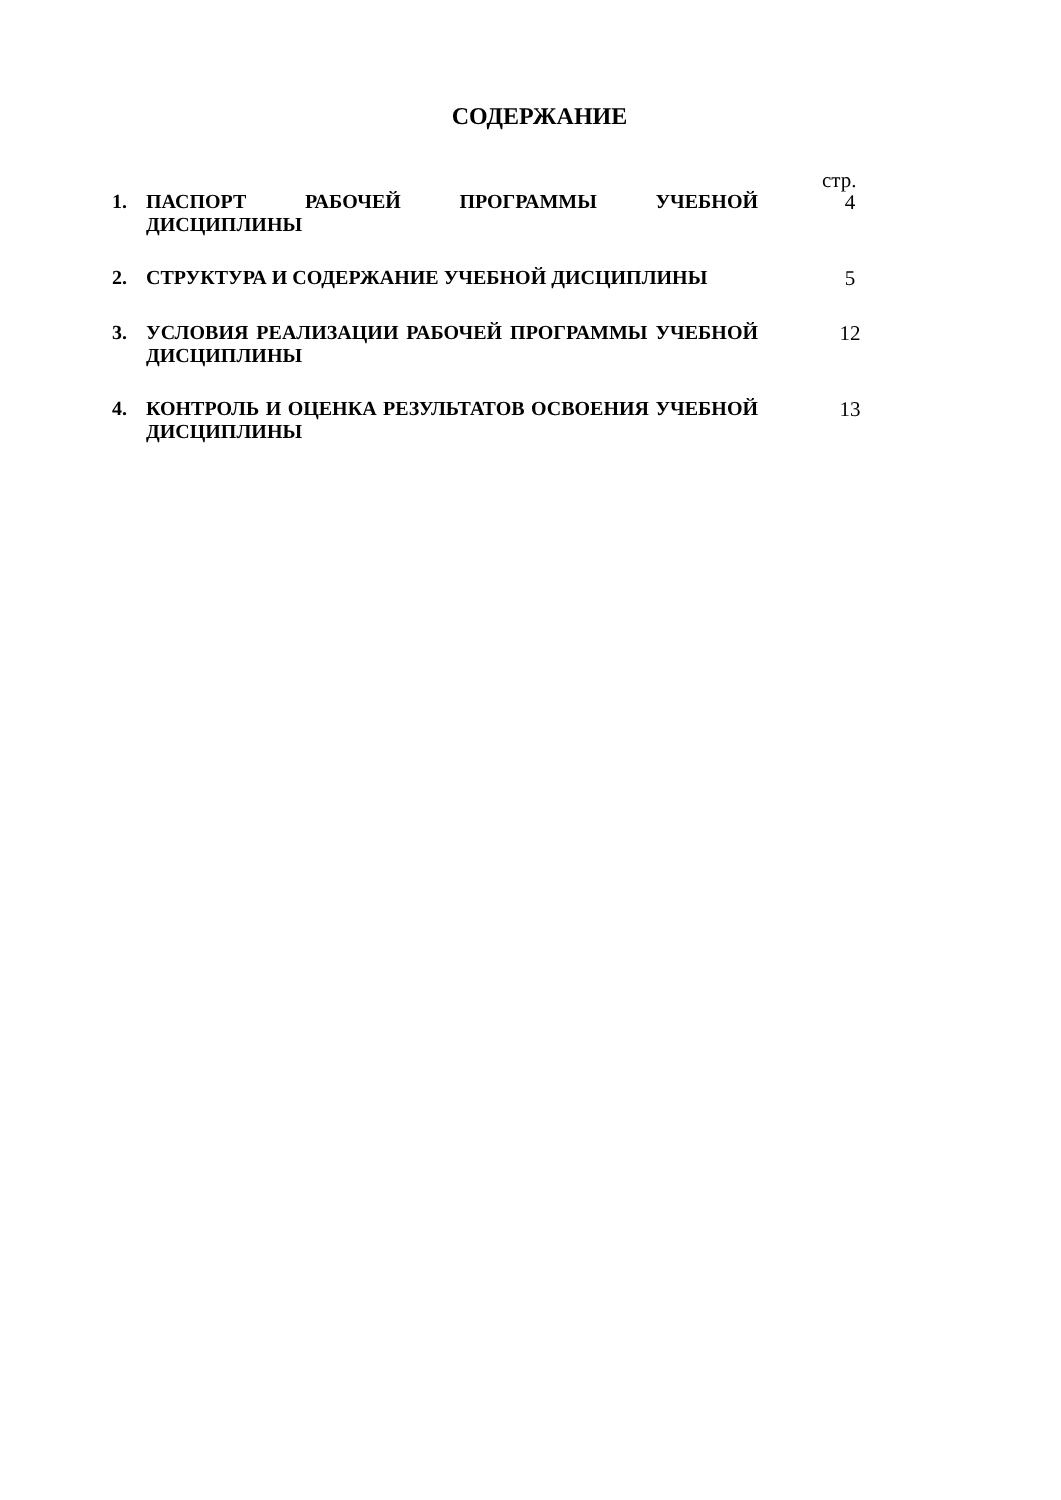СОДЕРЖАНИЕ
стр.
1.
ПАСПОРТ РАБОЧЕЙ ПРОГРАММЫ УЧЕБНОЙ ДИСЦИПЛИНЫ
4
2.
СТРУКТУРА И СОДЕРЖАНИЕ УЧЕБНОЙ ДИСЦИПЛИНЫ
5
3.
УСЛОВИЯ РЕАЛИЗАЦИИ РАБОЧЕЙ ПРОГРАММЫ УЧЕБНОЙ ДИСЦИПЛИНЫ
12
4.
КОНТРОЛЬ И ОЦЕНКА РЕЗУЛЬТАТОВ ОСВОЕНИЯ УЧЕБНОЙ ДИСЦИПЛИНЫ
13